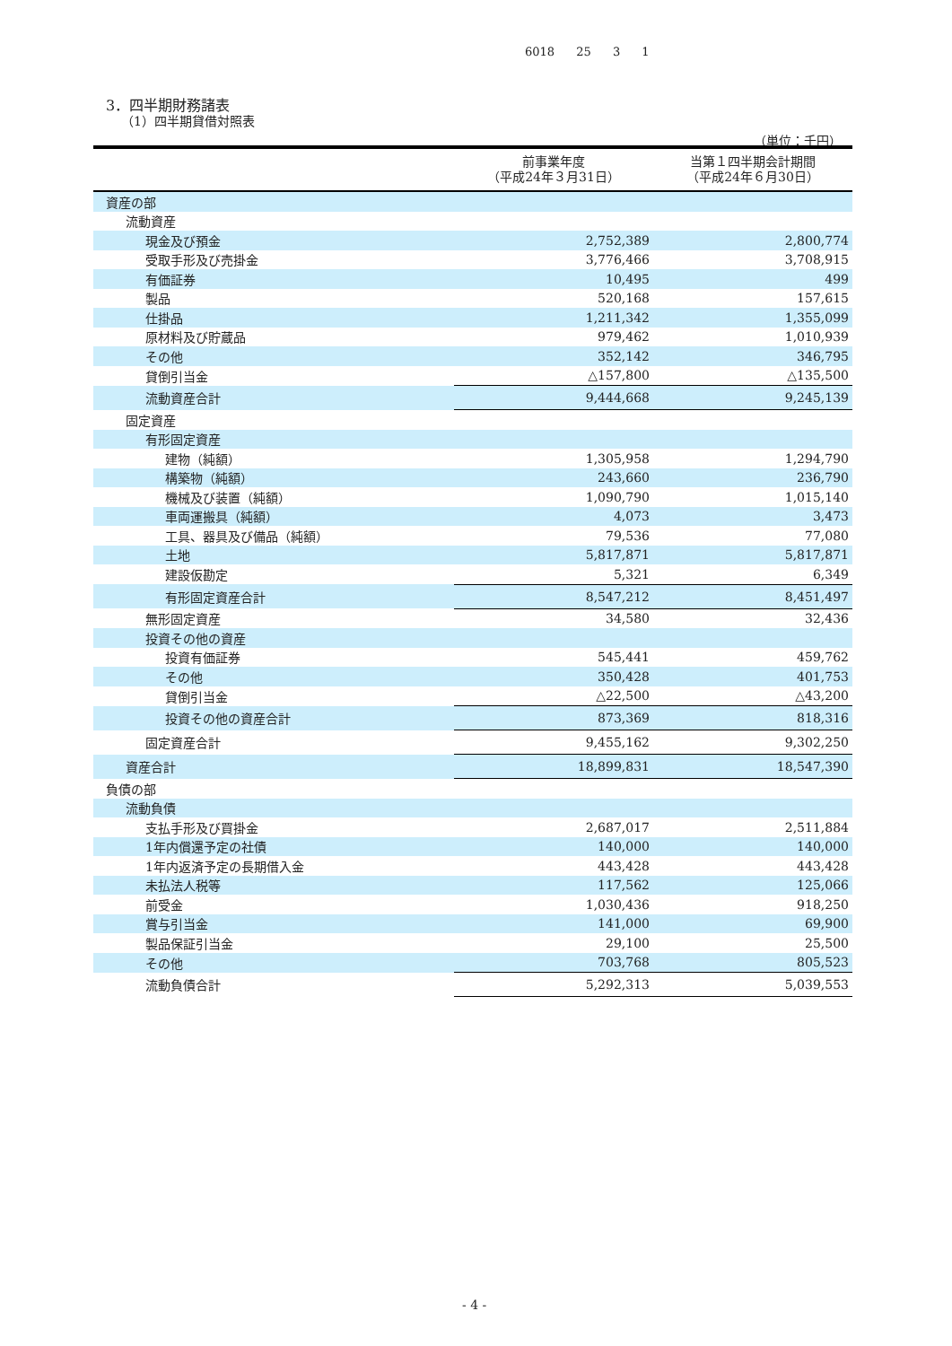6018 25 3 1
3．四半期財務諸表
（1）四半期貸借対照表
（単位：千円）
| | 前事業年度 （平成24年３月31日） | 当第１四半期会計期間 （平成24年６月30日） |
| --- | --- | --- |
| 資産の部 | | |
| 流動資産 | | |
| 現金及び預金 | 2,752,389 | 2,800,774 |
| 受取手形及び売掛金 | 3,776,466 | 3,708,915 |
| 有価証券 | 10,495 | 499 |
| 製品 | 520,168 | 157,615 |
| 仕掛品 | 1,211,342 | 1,355,099 |
| 原材料及び貯蔵品 | 979,462 | 1,010,939 |
| その他 | 352,142 | 346,795 |
| 貸倒引当金 | △157,800 | △135,500 |
| 流動資産合計 | 9,444,668 | 9,245,139 |
| 固定資産 | | |
| 有形固定資産 | | |
| 建物（純額） | 1,305,958 | 1,294,790 |
| 構築物（純額） | 243,660 | 236,790 |
| 機械及び装置（純額） | 1,090,790 | 1,015,140 |
| 車両運搬具（純額） | 4,073 | 3,473 |
| 工具、器具及び備品（純額） | 79,536 | 77,080 |
| 土地 | 5,817,871 | 5,817,871 |
| 建設仮勘定 | 5,321 | 6,349 |
| 有形固定資産合計 | 8,547,212 | 8,451,497 |
| 無形固定資産 | 34,580 | 32,436 |
| 投資その他の資産 | | |
| 投資有価証券 | 545,441 | 459,762 |
| その他 | 350,428 | 401,753 |
| 貸倒引当金 | △22,500 | △43,200 |
| 投資その他の資産合計 | 873,369 | 818,316 |
| 固定資産合計 | 9,455,162 | 9,302,250 |
| 資産合計 | 18,899,831 | 18,547,390 |
| 負債の部 | | |
| 流動負債 | | |
| 支払手形及び買掛金 | 2,687,017 | 2,511,884 |
| 1年内償還予定の社債 | 140,000 | 140,000 |
| 1年内返済予定の長期借入金 | 443,428 | 443,428 |
| 未払法人税等 | 117,562 | 125,066 |
| 前受金 | 1,030,436 | 918,250 |
| 賞与引当金 | 141,000 | 69,900 |
| 製品保証引当金 | 29,100 | 25,500 |
| その他 | 703,768 | 805,523 |
| 流動負債合計 | 5,292,313 | 5,039,553 |
- 4 -